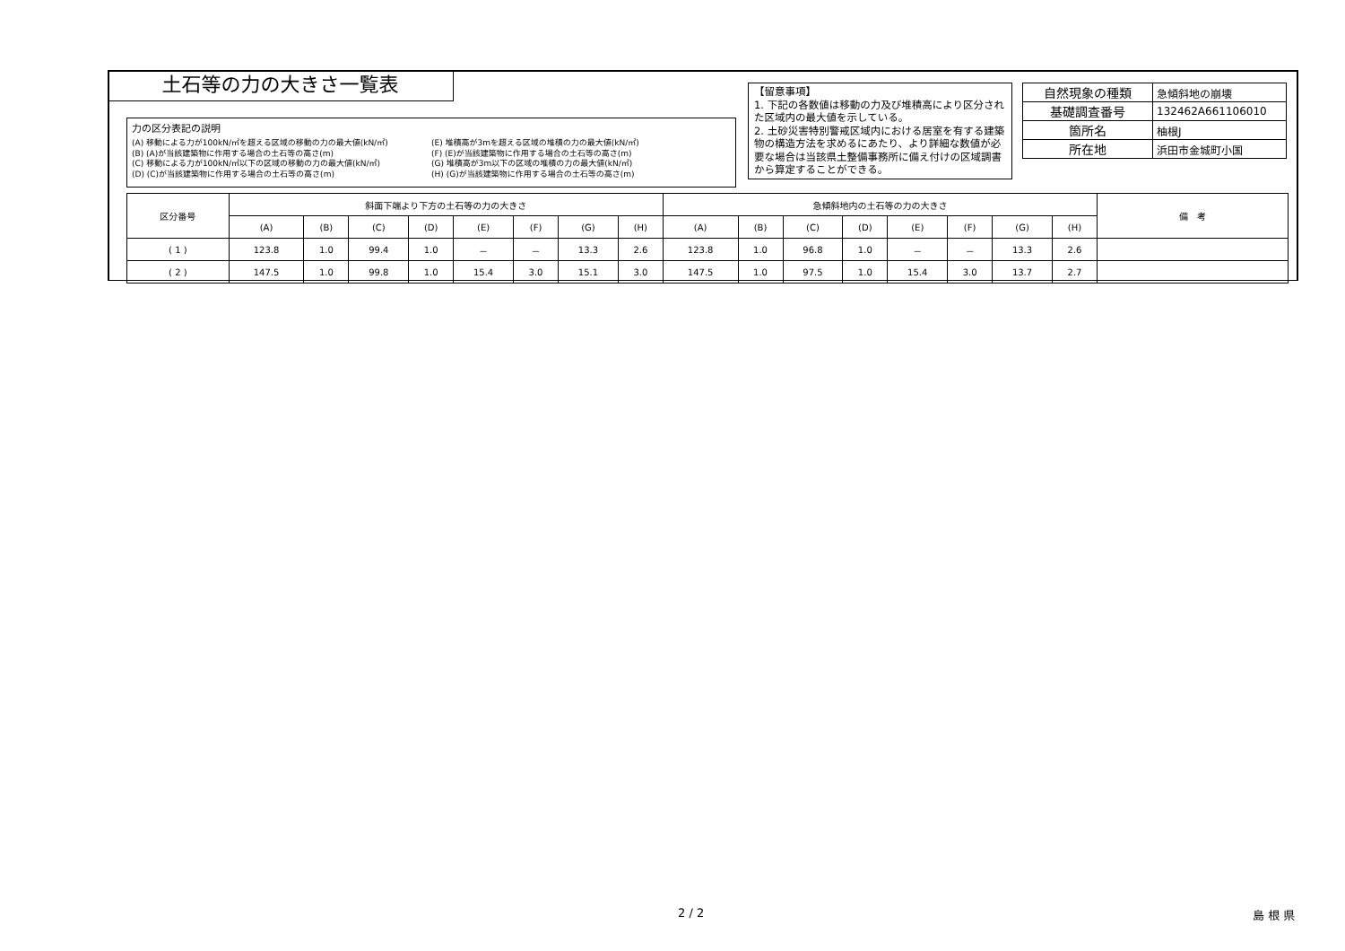土石等の力の大きさ一覧表
力の区分表記の説明
(A) 移動による力が100kN/㎡を超える区域の移動の力の最大値(kN/㎡)
(B) (A)が当該建築物に作用する場合の土石等の高さ(m)
(C) 移動による力が100kN/㎡以下の区域の移動の力の最大値(kN/㎡)
(D) (C)が当該建築物に作用する場合の土石等の高さ(m)
(E) 堆積高が3mを超える区域の堆積の力の最大値(kN/㎡)
(F) (E)が当該建築物に作用する場合の土石等の高さ(m)
(G) 堆積高が3m以下の区域の堆積の力の最大値(kN/㎡)
(H) (G)が当該建築物に作用する場合の土石等の高さ(m)
【留意事項】
1. 下記の各数値は移動の力及び堆積高により区分された区域内の最大値を示している。
2. 土砂災害特別警戒区域内における居室を有する建築物の構造方法を求めるにあたり、より詳細な数値が必要な場合は当該県土整備事務所に備え付けの区域調書から算定することができる。
| 自然現象の種類 | 急傾斜地の崩壊 |
| 基礎調査番号 | 132462A661106010 |
| 箇所名 | 柚根J |
| 所在地 | 浜田市金城町小国 |
| 区分番号 | 斜面下端より下方の土石等の力の大きさ | | | | | | | | 急傾斜地内の土石等の力の大きさ | | | | | | | | 備 考 |
| --- | --- | --- | --- | --- | --- | --- | --- | --- | --- | --- | --- | --- | --- | --- | --- | --- | --- |
| | (A) | (B) | (C) | (D) | (E) | (F) | (G) | (H) | (A) | (B) | (C) | (D) | (E) | (F) | (G) | (H) | |
| ( 1 ) | 123.8 | 1.0 | 99.4 | 1.0 | － | － | 13.3 | 2.6 | 123.8 | 1.0 | 96.8 | 1.0 | － | － | 13.3 | 2.6 | |
| ( 2 ) | 147.5 | 1.0 | 99.8 | 1.0 | 15.4 | 3.0 | 15.1 | 3.0 | 147.5 | 1.0 | 97.5 | 1.0 | 15.4 | 3.0 | 13.7 | 2.7 | |
2 / 2 島 根 県